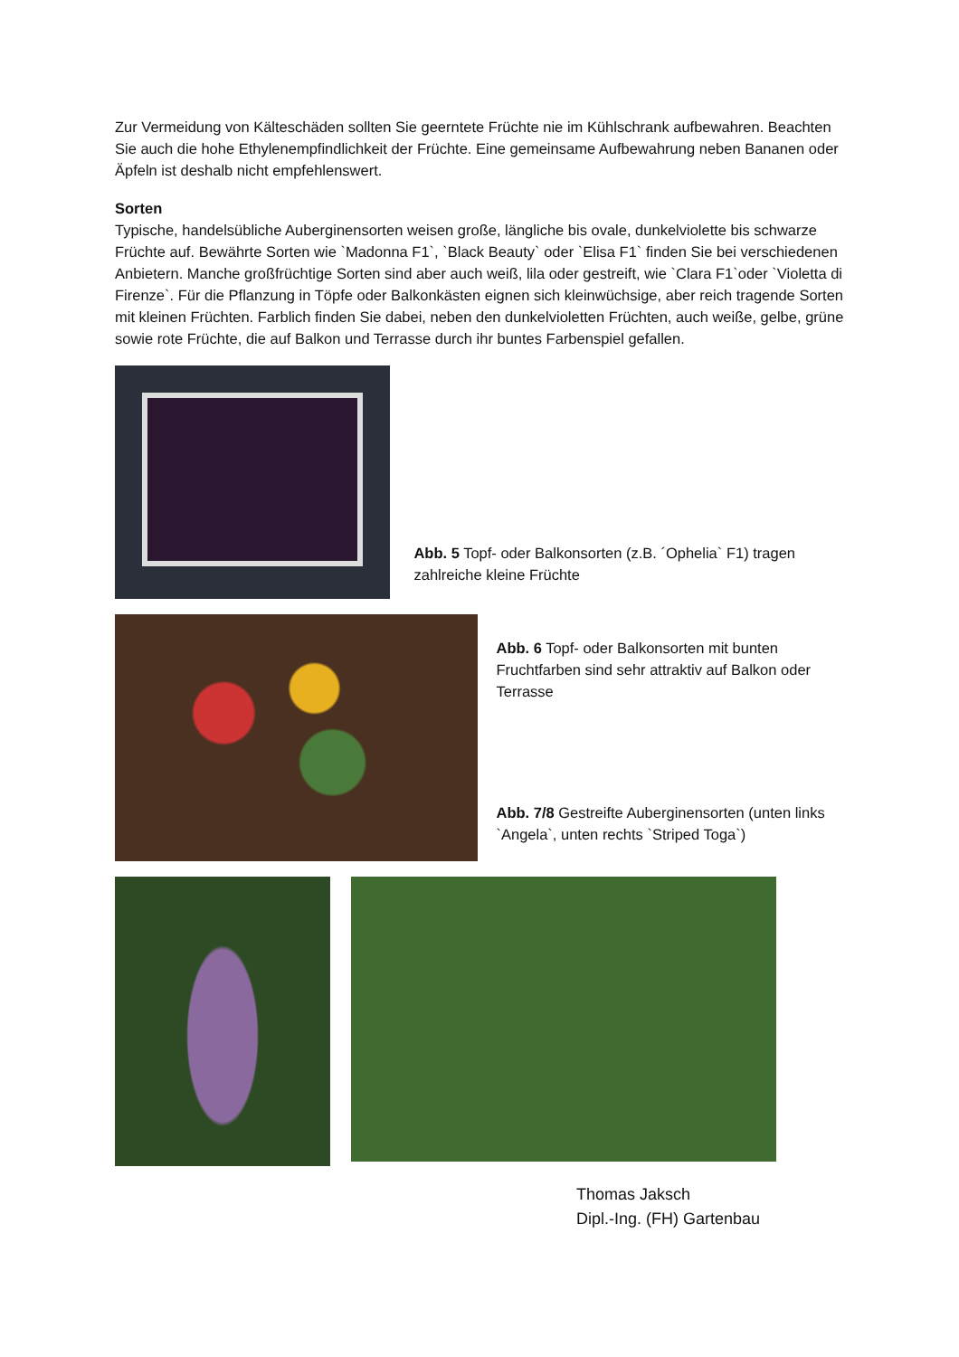Zur Vermeidung von Kälteschäden sollten Sie geerntete Früchte nie im Kühlschrank aufbewahren. Beachten Sie auch die hohe Ethylenempfindlichkeit der Früchte. Eine gemeinsame Aufbewahrung neben Bananen oder Äpfeln ist deshalb nicht empfehlenswert.
Sorten
Typische, handelsübliche Auberginensorten weisen große, längliche bis ovale, dunkelviolette bis schwarze Früchte auf. Bewährte Sorten wie `Madonna F1`, `Black Beauty` oder `Elisa F1` finden Sie bei verschiedenen Anbietern. Manche großfrüchtige Sorten sind aber auch weiß, lila oder gestreift, wie `Clara F1`oder `Violetta di Firenze`. Für die Pflanzung in Töpfe oder Balkonkästen eignen sich kleinwüchsige, aber reich tragende Sorten mit kleinen Früchten. Farblich finden Sie dabei, neben den dunkelvioletten Früchten, auch weiße, gelbe, grüne sowie rote Früchte, die auf Balkon und Terrasse durch ihr buntes Farbenspiel gefallen.
Abb. 5 Topf- oder Balkonsorten (z.B. ´Ophelia` F1) tragen zahlreiche kleine Früchte
Abb. 6 Topf- oder Balkonsorten mit bunten Fruchtfarben sind sehr attraktiv auf Balkon oder Terrasse
Abb. 7/8 Gestreifte Auberginensorten (unten links `Angela`, unten rechts `Striped Toga`)
Thomas Jaksch
Dipl.-Ing. (FH) Gartenbau